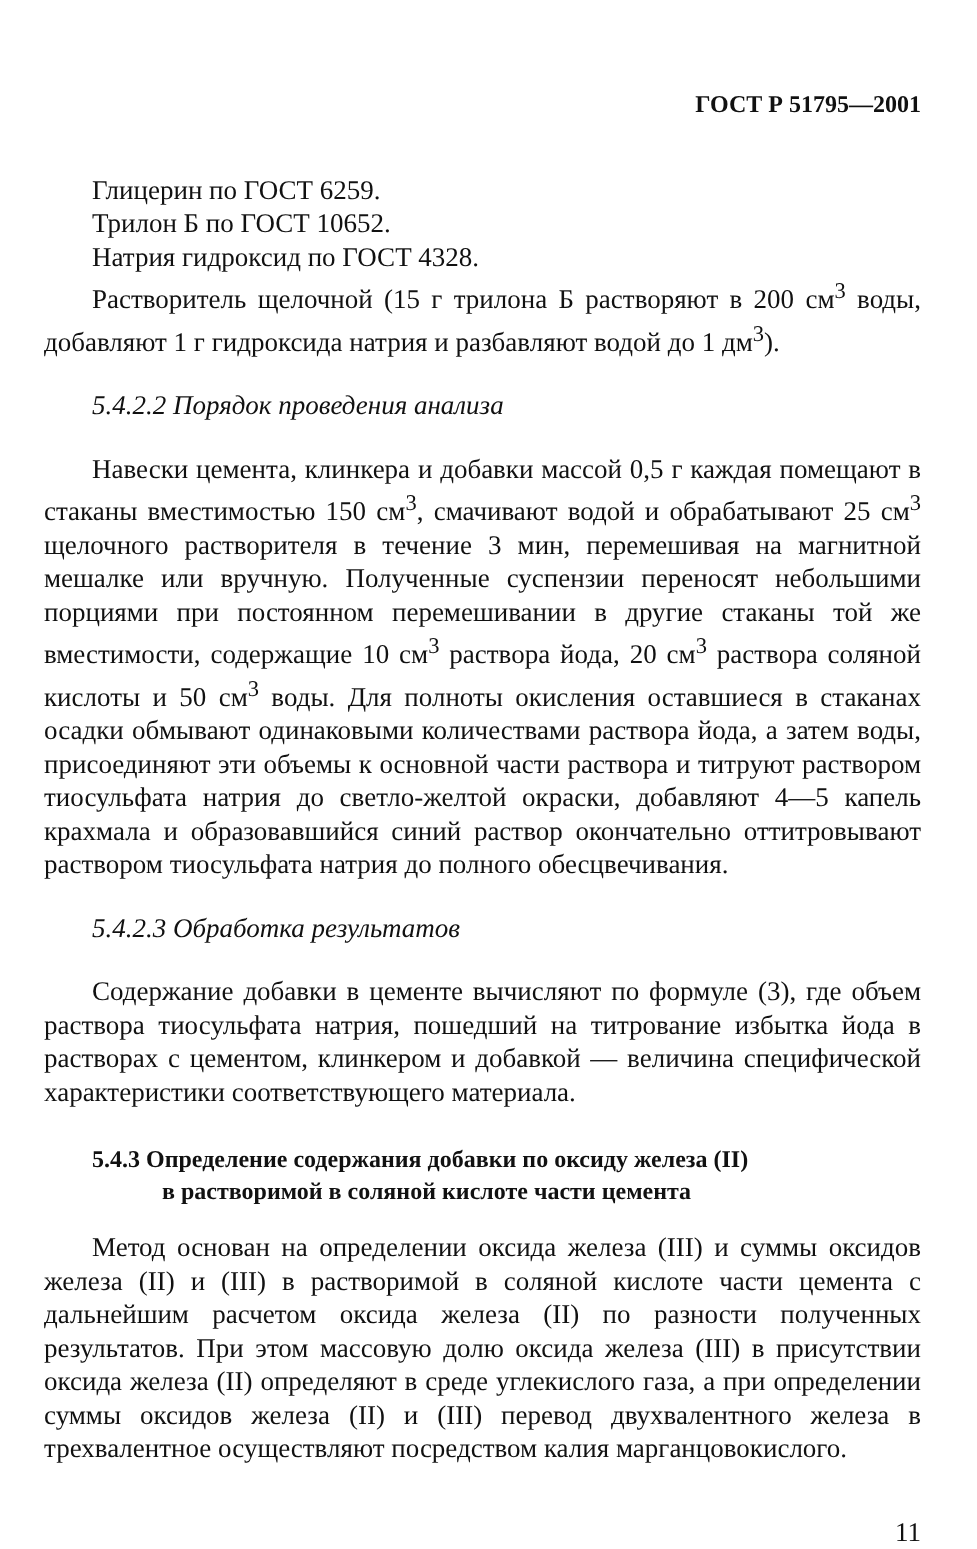ГОСТ Р 51795—2001
Глицерин по ГОСТ 6259.
Трилон Б по ГОСТ 10652.
Натрия гидроксид по ГОСТ 4328.
Растворитель щелочной (15 г трилона Б растворяют в 200 см<sup>3</sup> воды, добавляют 1 г гидроксида натрия и разбавляют водой до 1 дм<sup>3</sup>).
5.4.2.2 Порядок проведения анализа
Навески цемента, клинкера и добавки массой 0,5 г каждая помещают в стаканы вместимостью 150 см<sup>3</sup>, смачивают водой и обрабатывают 25 см<sup>3</sup> щелочного растворителя в течение 3 мин, перемешивая на магнитной мешалке или вручную. Полученные суспензии переносят небольшими порциями при постоянном перемешивании в другие стаканы той же вместимости, содержащие 10 см<sup>3</sup> раствора йода, 20 см<sup>3</sup> раствора соляной кислоты и 50 см<sup>3</sup> воды. Для полноты окисления оставшиеся в стаканах осадки обмывают одинаковыми количествами раствора йода, а затем воды, присоединяют эти объемы к основной части раствора и титруют раствором тиосульфата натрия до светло-желтой окраски, добавляют 4—5 капель крахмала и образовавшийся синий раствор окончательно оттитровывают раствором тиосульфата натрия до полного обесцвечивания.
5.4.2.3 Обработка результатов
Содержание добавки в цементе вычисляют по формуле (3), где объем раствора тиосульфата натрия, пошедший на титрование избытка йода в растворах с цементом, клинкером и добавкой — величина специфической характеристики соответствующего материала.
5.4.3 Определение содержания добавки по оксиду железа (II)
в растворимой в соляной кислоте части цемента
Метод основан на определении оксида железа (III) и суммы оксидов железа (II) и (III) в растворимой в соляной кислоте части цемента с дальнейшим расчетом оксида железа (II) по разности полученных результатов. При этом массовую долю оксида железа (III) в присутствии оксида железа (II) определяют в среде углекислого газа, а при определении суммы оксидов железа (II) и (III) перевод двухвалентного железа в трехвалентное осуществляют посредством калия марганцовокислого.
11